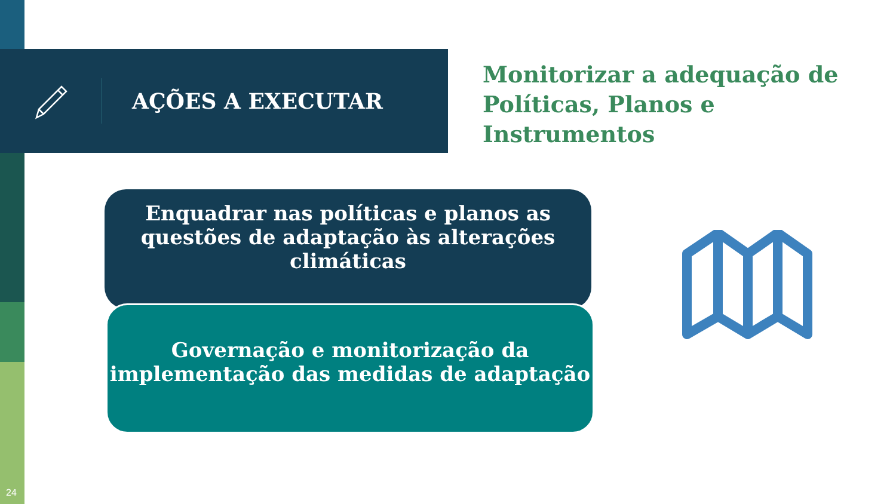AÇÕES A EXECUTAR
Monitorizar a adequação de Políticas, Planos e Instrumentos
Enquadrar nas políticas e planos as questões de adaptação às alterações climáticas
Governação e monitorização da implementação das medidas de adaptação
24